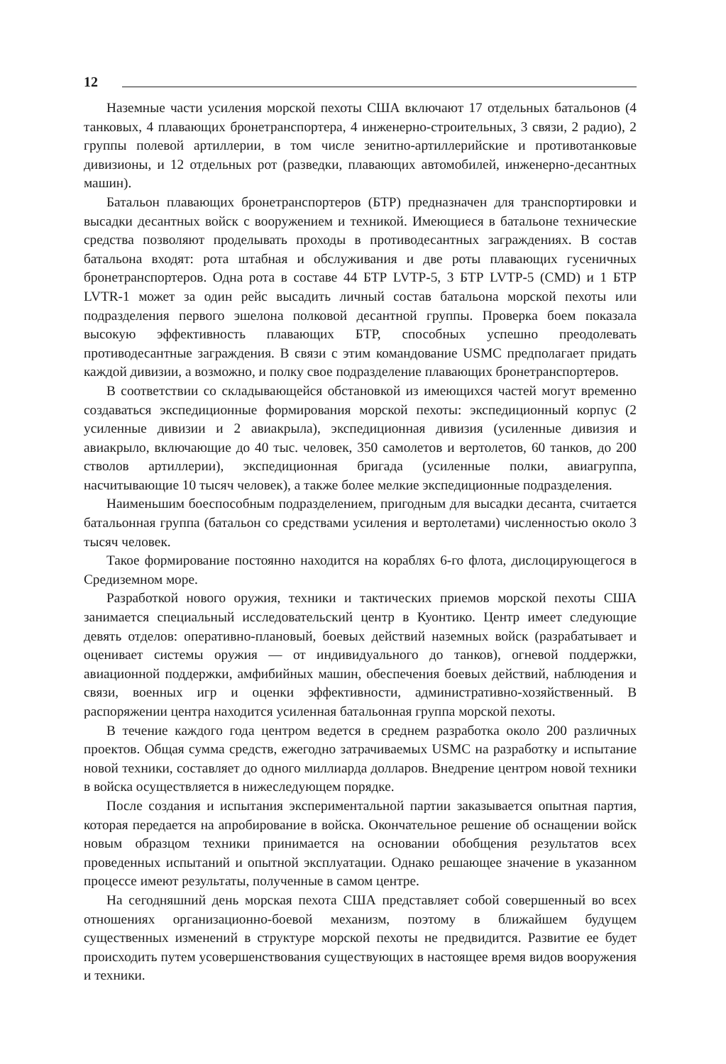12
Наземные части усиления морской пехоты США включают 17 отдельных батальонов (4 танковых, 4 плавающих бронетранспортера, 4 инженерно-строительных, 3 связи, 2 радио), 2 группы полевой артиллерии, в том числе зенитно-артиллерийские и противотанковые дивизионы, и 12 отдельных рот (разведки, плавающих автомобилей, инженерно-десантных машин).
Батальон плавающих бронетранспортеров (БТР) предназначен для транспортировки и высадки десантных войск с вооружением и техникой. Имеющиеся в батальоне технические средства позволяют проделывать проходы в противодесантных заграждениях. В состав батальона входят: рота штабная и обслуживания и две роты плавающих гусеничных бронетранспортеров. Одна рота в составе 44 БТР LVTP-5, 3 БТР LVTP-5 (CMD) и 1 БТР LVTR-1 может за один рейс высадить личный состав батальона морской пехоты или подразделения первого эшелона полковой десантной группы. Проверка боем показала высокую эффективность плавающих БТР, способных успешно преодолевать противодесантные заграждения. В связи с этим командование USMC предполагает придать каждой дивизии, а возможно, и полку свое подразделение плавающих бронетранспортеров.
В соответствии со складывающейся обстановкой из имеющихся частей могут временно создаваться экспедиционные формирования морской пехоты: экспедиционный корпус (2 усиленные дивизии и 2 авиакрыла), экспедиционная дивизия (усиленные дивизия и авиакрыло, включающие до 40 тыс. человек, 350 самолетов и вертолетов, 60 танков, до 200 стволов артиллерии), экспедиционная бригада (усиленные полки, авиагруппа, насчитывающие 10 тысяч человек), а также более мелкие экспедиционные подразделения.
Наименьшим боеспособным подразделением, пригодным для высадки десанта, считается батальонная группа (батальон со средствами усиления и вертолетами) численностью около 3 тысяч человек.
Такое формирование постоянно находится на кораблях 6-го флота, дислоцирующегося в Средиземном море.
Разработкой нового оружия, техники и тактических приемов морской пехоты США занимается специальный исследовательский центр в Куонтико. Центр имеет следующие девять отделов: оперативно-плановый, боевых действий наземных войск (разрабатывает и оценивает системы оружия — от индивидуального до танков), огневой поддержки, авиационной поддержки, амфибийных машин, обеспечения боевых действий, наблюдения и связи, военных игр и оценки эффективности, административно-хозяйственный. В распоряжении центра находится усиленная батальонная группа морской пехоты.
В течение каждого года центром ведется в среднем разработка около 200 различных проектов. Общая сумма средств, ежегодно затрачиваемых USMC на разработку и испытание новой техники, составляет до одного миллиарда долларов. Внедрение центром новой техники в войска осуществляется в нижеследующем порядке.
После создания и испытания экспериментальной партии заказывается опытная партия, которая передается на апробирование в войска. Окончательное решение об оснащении войск новым образцом техники принимается на основании обобщения результатов всех проведенных испытаний и опытной эксплуатации. Однако решающее значение в указанном процессе имеют результаты, полученные в самом центре.
На сегодняшний день морская пехота США представляет собой совершенный во всех отношениях организационно-боевой механизм, поэтому в ближайшем будущем существенных изменений в структуре морской пехоты не предвидится. Развитие ее будет происходить путем усовершенствования существующих в настоящее время видов вооружения и техники.